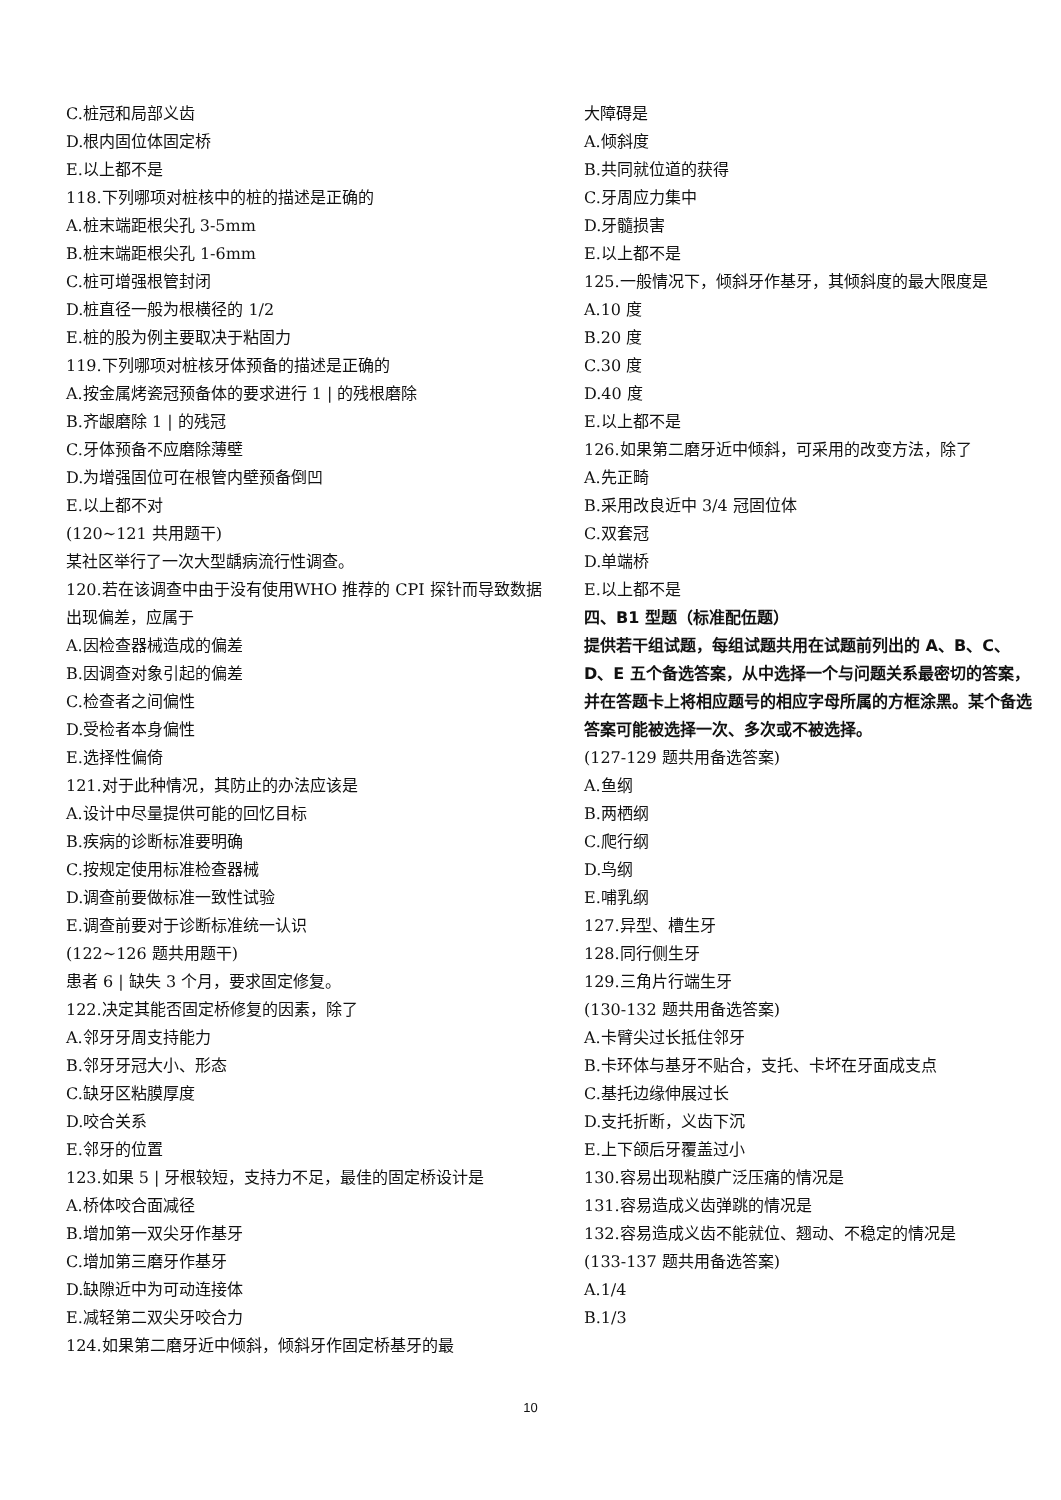C.桩冠和局部义齿
D.根内固位体固定桥
E.以上都不是
118.下列哪项对桩核中的桩的描述是正确的
A.桩末端距根尖孔 3-5mm
B.桩末端距根尖孔 1-6mm
C.桩可增强根管封闭
D.桩直径一般为根横径的 1/2
E.桩的股为例主要取决于粘固力
119.下列哪项对桩核牙体预备的描述是正确的
A.按金属烤瓷冠预备体的要求进行 1 | 的残根磨除
B.齐龈磨除 1 | 的残冠
C.牙体预备不应磨除薄壁
D.为增强固位可在根管内壁预备倒凹
E.以上都不对
(120~121 共用题干)
某社区举行了一次大型龋病流行性调查。
120.若在该调查中由于没有使用WHO 推荐的 CPI 探针而导致数据出现偏差，应属于
A.因检查器械造成的偏差
B.因调查对象引起的偏差
C.检查者之间偏性
D.受检者本身偏性
E.选择性偏倚
121.对于此种情况，其防止的办法应该是
A.设计中尽量提供可能的回忆目标
B.疾病的诊断标准要明确
C.按规定使用标准检查器械
D.调查前要做标准一致性试验
E.调查前要对于诊断标准统一认识
(122~126 题共用题干)
患者 6 | 缺失 3 个月，要求固定修复。
122.决定其能否固定桥修复的因素，除了
A.邻牙牙周支持能力
B.邻牙牙冠大小、形态
C.缺牙区粘膜厚度
D.咬合关系
E.邻牙的位置
123.如果 5 | 牙根较短，支持力不足，最佳的固定桥设计是
A.桥体咬合面减径
B.增加第一双尖牙作基牙
C.增加第三磨牙作基牙
D.缺隙近中为可动连接体
E.减轻第二双尖牙咬合力
124.如果第二磨牙近中倾斜，倾斜牙作固定桥基牙的最
大障碍是
A.倾斜度
B.共同就位道的获得
C.牙周应力集中
D.牙髓损害
E.以上都不是
125.一般情况下，倾斜牙作基牙，其倾斜度的最大限度是
A.10 度
B.20 度
C.30 度
D.40 度
E.以上都不是
126.如果第二磨牙近中倾斜，可采用的改变方法，除了
A.先正畸
B.采用改良近中 3/4 冠固位体
C.双套冠
D.单端桥
E.以上都不是
四、B1 型题（标准配伍题）
提供若干组试题，每组试题共用在试题前列出的 A、B、C、D、E 五个备选答案，从中选择一个与问题关系最密切的答案，并在答题卡上将相应题号的相应字母所属的方框涂黑。某个备选答案可能被选择一次、多次或不被选择。
(127-129 题共用备选答案)
A.鱼纲
B.两栖纲
C.爬行纲
D.鸟纲
E.哺乳纲
127.异型、槽生牙
128.同行侧生牙
129.三角片行端生牙
(130-132 题共用备选答案)
A.卡臂尖过长抵住邻牙
B.卡环体与基牙不贴合，支托、卡坏在牙面成支点
C.基托边缘伸展过长
D.支托折断，义齿下沉
E.上下颌后牙覆盖过小
130.容易出现粘膜广泛压痛的情况是
131.容易造成义齿弹跳的情况是
132.容易造成义齿不能就位、翘动、不稳定的情况是
(133-137 题共用备选答案)
A.1/4
B.1/3
10